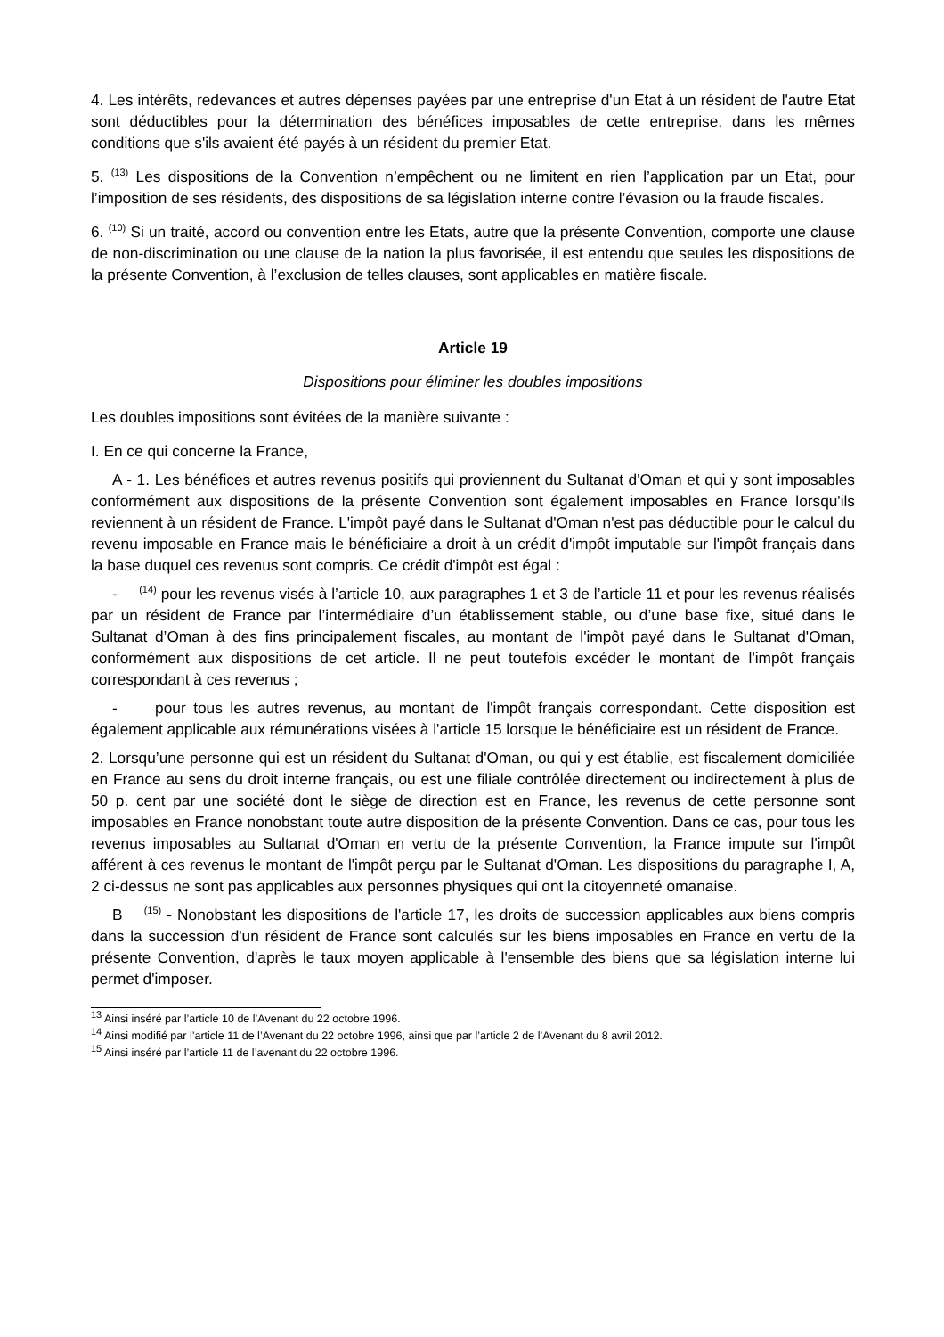4. Les intérêts, redevances et autres dépenses payées par une entreprise d'un Etat à un résident de l'autre Etat sont déductibles pour la détermination des bénéfices imposables de cette entreprise, dans les mêmes conditions que s'ils avaient été payés à un résident du premier Etat.
5. <sup>(13)</sup> Les dispositions de la Convention n’empêchent ou ne limitent en rien l’application par un Etat, pour l’imposition de ses résidents, des dispositions de sa législation interne contre l’évasion ou la fraude fiscales.
6. <sup>(10)</sup> Si un traité, accord ou convention entre les Etats, autre que la présente Convention, comporte une clause de non-discrimination ou une clause de la nation la plus favorisée, il est entendu que seules les dispositions de la présente Convention, à l’exclusion de telles clauses, sont applicables en matière fiscale.
Article 19
Dispositions pour éliminer les doubles impositions
Les doubles impositions sont évitées de la manière suivante :
I. En ce qui concerne la France,
A - 1. Les bénéfices et autres revenus positifs qui proviennent du Sultanat d'Oman et qui y sont imposables conformément aux dispositions de la présente Convention sont également imposables en France lorsqu'ils reviennent à un résident de France. L'impôt payé dans le Sultanat d'Oman n'est pas déductible pour le calcul du revenu imposable en France mais le bénéficiaire a droit à un crédit d'impôt imputable sur l'impôt français dans la base duquel ces revenus sont compris. Ce crédit d'impôt est égal :
- <sup>(14)</sup> pour les revenus visés à l’article 10, aux paragraphes 1 et 3 de l’article 11 et pour les revenus réalisés par un résident de France par l’intermédiaire d’un établissement stable, ou d’une base fixe, situé dans le Sultanat d’Oman à des fins principalement fiscales, au montant de l'impôt payé dans le Sultanat d'Oman, conformément aux dispositions de cet article. Il ne peut toutefois excéder le montant de l'impôt français correspondant à ces revenus ;
- pour tous les autres revenus, au montant de l'impôt français correspondant. Cette disposition est également applicable aux rémunérations visées à l'article 15 lorsque le bénéficiaire est un résident de France.
2. Lorsqu’une personne qui est un résident du Sultanat d'Oman, ou qui y est établie, est fiscalement domiciliée en France au sens du droit interne français, ou est une filiale contrôlée directement ou indirectement à plus de 50 p. cent par une société dont le siège de direction est en France, les revenus de cette personne sont imposables en France nonobstant toute autre disposition de la présente Convention. Dans ce cas, pour tous les revenus imposables au Sultanat d'Oman en vertu de la présente Convention, la France impute sur l'impôt afférent à ces revenus le montant de l'impôt perçu par le Sultanat d'Oman. Les dispositions du paragraphe I, A, 2 ci-dessus ne sont pas applicables aux personnes physiques qui ont la citoyenneté omanaise.
B <sup>(15)</sup> - Nonobstant les dispositions de l'article 17, les droits de succession applicables aux biens compris dans la succession d'un résident de France sont calculés sur les biens imposables en France en vertu de la présente Convention, d'après le taux moyen applicable à l'ensemble des biens que sa législation interne lui permet d'imposer.
<sup>13</sup> Ainsi inséré par l’article 10 de l’Avenant du 22 octobre 1996.
<sup>14</sup> Ainsi modifié par l’article 11 de l’Avenant du 22 octobre 1996, ainsi que par l’article 2 de l’Avenant du 8 avril 2012.
<sup>15</sup> Ainsi inséré par l’article 11 de l’avenant du 22 octobre 1996.